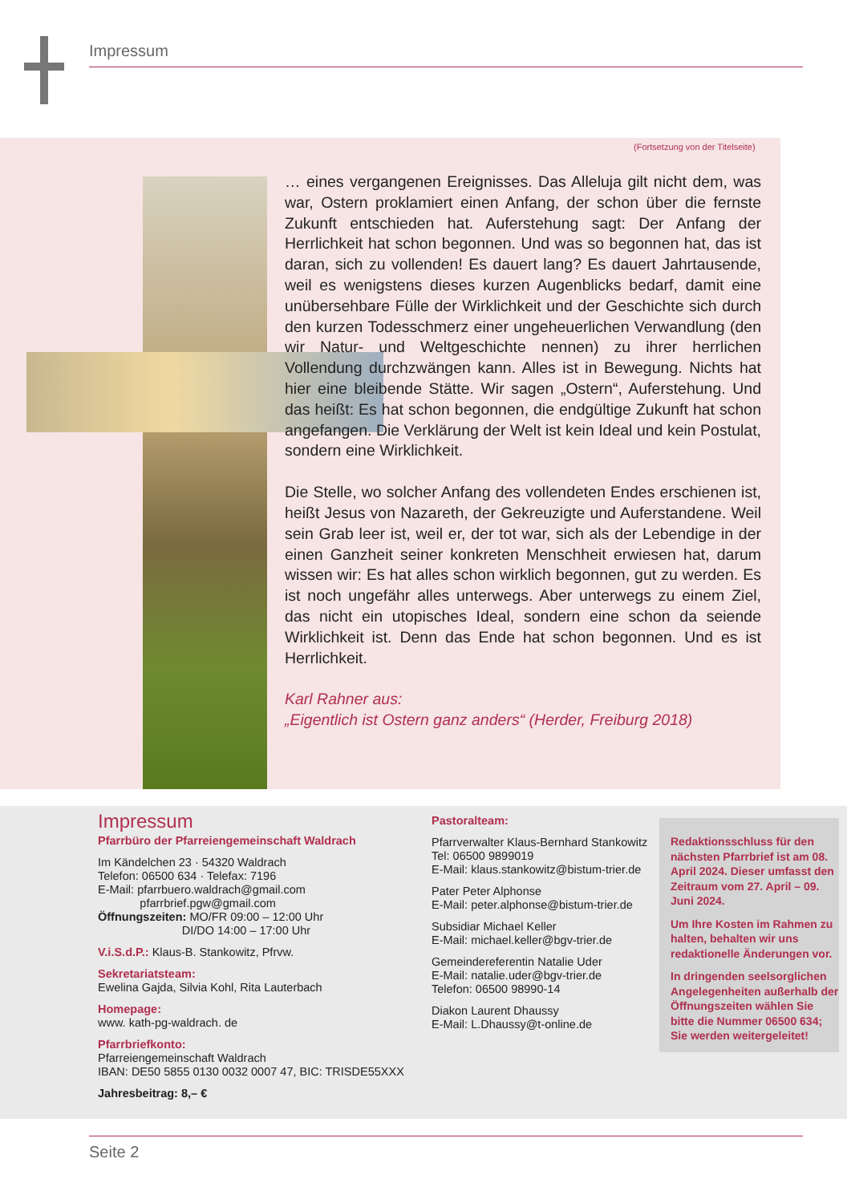Impressum
(Fortsetzung von der Titelseite)
… eines vergangenen Ereignisses. Das Alleluja gilt nicht dem, was war, Ostern proklamiert einen Anfang, der schon über die fernste Zukunft entschieden hat. Auferstehung sagt: Der Anfang der Herrlichkeit hat schon begonnen. Und was so begonnen hat, das ist daran, sich zu vollenden! Es dauert lang? Es dauert Jahrtausende, weil es wenigstens dieses kurzen Augenblicks bedarf, damit eine unübersehbare Fülle der Wirklichkeit und der Geschichte sich durch den kurzen Todesschmerz einer ungeheuerlichen Verwandlung (den wir Natur- und Weltgeschichte nennen) zu ihrer herrlichen Vollendung durchzwängen kann. Alles ist in Bewegung. Nichts hat hier eine bleibende Stätte. Wir sagen „Ostern“, Auferstehung. Und das heißt: Es hat schon begonnen, die endgültige Zukunft hat schon angefangen. Die Verklärung der Welt ist kein Ideal und kein Postulat, sondern eine Wirklichkeit.
Die Stelle, wo solcher Anfang des vollendeten Endes erschienen ist, heißt Jesus von Nazareth, der Gekreuzigte und Auferstandene. Weil sein Grab leer ist, weil er, der tot war, sich als der Lebendige in der einen Ganzheit seiner konkreten Menschheit erwiesen hat, darum wissen wir: Es hat alles schon wirklich begonnen, gut zu werden. Es ist noch ungefähr alles unterwegs. Aber unterwegs zu einem Ziel, das nicht ein utopisches Ideal, sondern eine schon da seiende Wirklichkeit ist. Denn das Ende hat schon begonnen. Und es ist Herrlichkeit.
Karl Rahner aus:
„Eigentlich ist Ostern ganz anders“ (Herder, Freiburg 2018)
Impressum
Pfarrbüro der Pfarreiengemeinschaft Waldrach
Im Kändelchen 23 · 54320 Waldrach
Telefon: 06500 634 · Telefax: 7196
E-Mail: pfarrbuero.waldrach@gmail.com
pfarrbrief.pgw@gmail.com
Öffnungszeiten: MO/FR 09:00 – 12:00 Uhr
DI/DO 14:00 – 17:00 Uhr
V.i.S.d.P.: Klaus-B. Stankowitz, Pfrvw.
Sekretariatsteam:
Ewelina Gajda, Silvia Kohl, Rita Lauterbach
Homepage:
www. kath-pg-waldrach. de
Pfarrbriefkonto:
Pfarreiengemeinschaft Waldrach
IBAN: DE50 5855 0130 0032 0007 47, BIC: TRISDE55XXX
Jahresbeitrag: 8,– €
Pastoralteam:
Pfarrverwalter Klaus-Bernhard Stankowitz
Tel: 06500 9899019
E-Mail: klaus.stankowitz@bistum-trier.de
Pater Peter Alphonse
E-Mail: peter.alphonse@bistum-trier.de
Subsidiar Michael Keller
E-Mail: michael.keller@bgv-trier.de
Gemeindereferentin Natalie Uder
E-Mail: natalie.uder@bgv-trier.de
Telefon: 06500 98990-14
Diakon Laurent Dhaussy
E-Mail: L.Dhaussy@t-online.de
Redaktionsschluss für den nächsten Pfarrbrief ist am 08. April 2024. Dieser umfasst den Zeitraum vom 27. April – 09. Juni 2024.
Um Ihre Kosten im Rahmen zu halten, behalten wir uns redaktionelle Änderungen vor.
In dringenden seelsorglichen Angelegenheiten außerhalb der Öffnungszeiten wählen Sie bitte die Nummer 06500 634; Sie werden weitergeleitet!
Seite 2